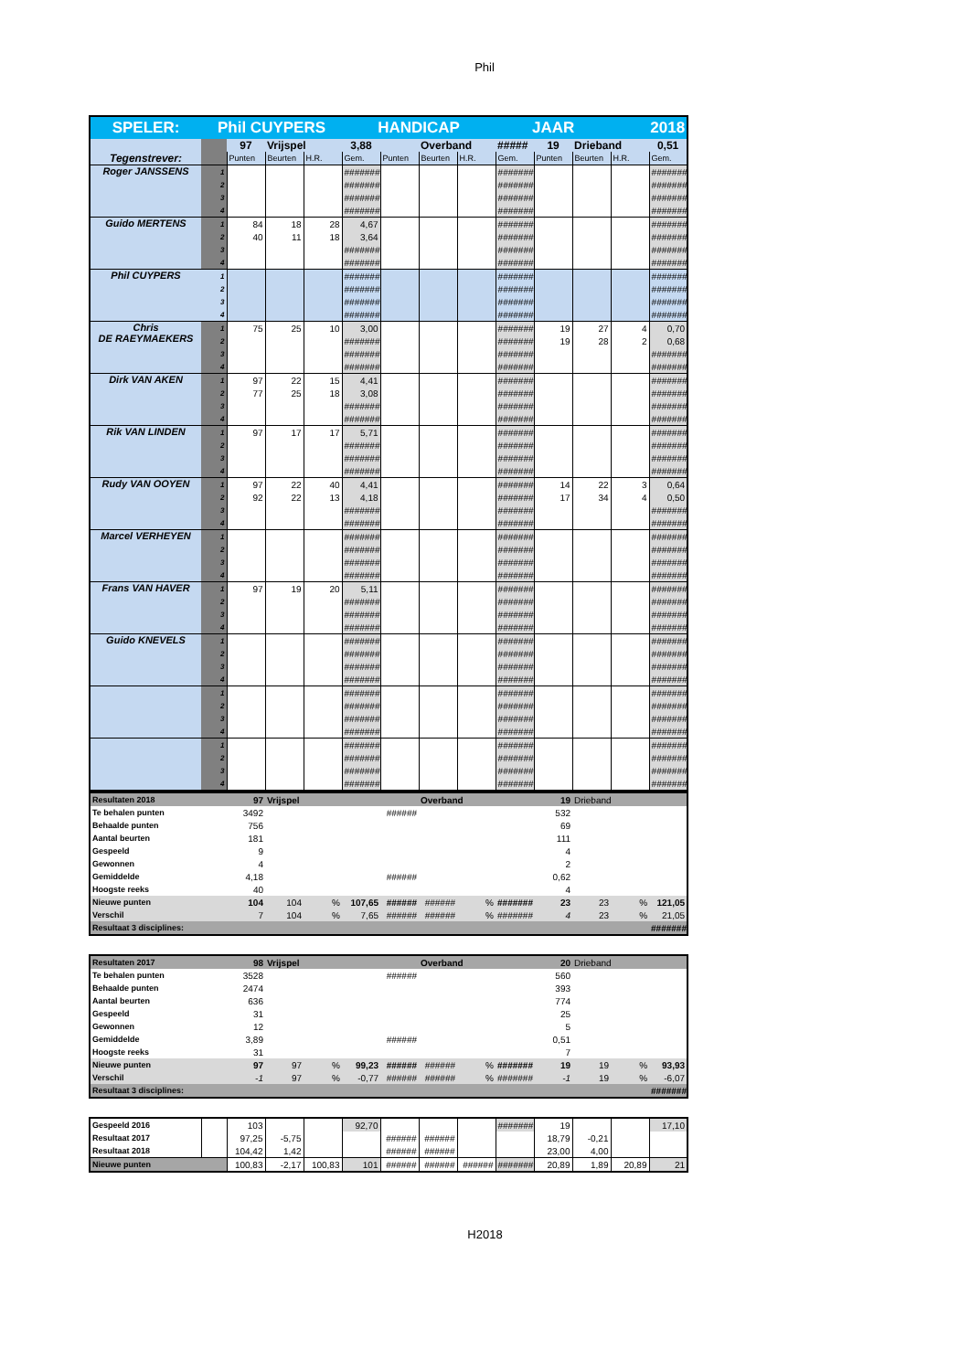Phil
| SPELER: | Phil CUYPERS | | | | HANDICAP | | | | JAAR | | | 2018 | |
| Tegenstrever: | | 97 | Vrijspel | | 3,88 | | Overband | | ##### | 19 | Drieband | | 0,51 |
| | | Punten | Beurten | H.R. | Gem. | Punten | Beurten | H.R. | Gem. | Punten | Beurten | H.R. | Gem. |
| Roger JANSSENS | 1 | | | | ####### | | | | ####### | | | | ####### |
| | 2 | | | | ####### | | | | ####### | | | | ####### |
| | 3 | | | | ####### | | | | ####### | | | | ####### |
| | 4 | | | | ####### | | | | ####### | | | | ####### |
| Guido MERTENS | 1 | 84 | 18 | 28 | 4,67 | | | | ####### | | | | ####### |
| | 2 | 40 | 11 | 18 | 3,64 | | | | ####### | | | | ####### |
| | 3 | | | | ####### | | | | ####### | | | | ####### |
| | 4 | | | | ####### | | | | ####### | | | | ####### |
| Phil CUYPERS | 1 | | | | ####### | | | | ####### | | | | ####### |
| | 2 | | | | ####### | | | | ####### | | | | ####### |
| | 3 | | | | ####### | | | | ####### | | | | ####### |
| | 4 | | | | ####### | | | | ####### | | | | ####### |
| Chris DE RAEYMAEKERS | 1 | 75 | 25 | 10 | 3,00 | | | | ####### | 19 | 27 | 4 | 0,70 |
| | 2 | | | | ####### | | | | ####### | 19 | 28 | 2 | 0,68 |
| | 3 | | | | ####### | | | | ####### | | | | ####### |
| | 4 | | | | ####### | | | | ####### | | | | ####### |
| Dirk VAN AKEN | 1 | 97 | 22 | 15 | 4,41 | | | | ####### | | | | ####### |
| | 2 | 77 | 25 | 18 | 3,08 | | | | ####### | | | | ####### |
| | 3 | | | | ####### | | | | ####### | | | | ####### |
| | 4 | | | | ####### | | | | ####### | | | | ####### |
| Rik VAN LINDEN | 1 | 97 | 17 | 17 | 5,71 | | | | ####### | | | | ####### |
| | 2 | | | | ####### | | | | ####### | | | | ####### |
| | 3 | | | | ####### | | | | ####### | | | | ####### |
| | 4 | | | | ####### | | | | ####### | | | | ####### |
| Rudy VAN OOYEN | 1 | 97 | 22 | 40 | 4,41 | | | | ####### | 14 | 22 | 3 | 0,64 |
| | 2 | 92 | 22 | 13 | 4,18 | | | | ####### | 17 | 34 | 4 | 0,50 |
| | 3 | | | | ####### | | | | ####### | | | | ####### |
| | 4 | | | | ####### | | | | ####### | | | | ####### |
| Marcel VERHEYEN | 1 | | | | ####### | | | | ####### | | | | ####### |
| | 2 | | | | ####### | | | | ####### | | | | ####### |
| | 3 | | | | ####### | | | | ####### | | | | ####### |
| | 4 | | | | ####### | | | | ####### | | | | ####### |
| Frans VAN HAVER | 1 | 97 | 19 | 20 | 5,11 | | | | ####### | | | | ####### |
| | 2 | | | | ####### | | | | ####### | | | | ####### |
| | 3 | | | | ####### | | | | ####### | | | | ####### |
| | 4 | | | | ####### | | | | ####### | | | | ####### |
| Guido KNEVELS | 1 | | | | ####### | | | | ####### | | | | ####### |
| | 2 | | | | ####### | | | | ####### | | | | ####### |
| | 3 | | | | ####### | | | | ####### | | | | ####### |
| | 4 | | | | ####### | | | | ####### | | | | ####### |
| | 1 | | | | ####### | | | | ####### | | | | ####### |
| | 2 | | | | ####### | | | | ####### | | | | ####### |
| | 3 | | | | ####### | | | | ####### | | | | ####### |
| | 4 | | | | ####### | | | | ####### | | | | ####### |
| | 1 | | | | ####### | | | | ####### | | | | ####### |
| | 2 | | | | ####### | | | | ####### | | | | ####### |
| | 3 | | | | ####### | | | | ####### | | | | ####### |
| | 4 | | | | ####### | | | | ####### | | | | ####### |
| Resultaten 2018 | | 97 | Vrijspel | | | | Overband | | | 19 | Drieband | | |
| Te behalen punten | | 3492 | | | | ###### | | | | 532 | | | |
| Behaalde punten | | 756 | | | | | | | | 69 | | | |
| Aantal beurten | | 181 | | | | | | | | 111 | | | |
| Gespeeld | | 9 | | | | | | | | 4 | | | |
| Gewonnen | | 4 | | | | | | | | 2 | | | |
| Gemiddelde | | 4,18 | | | | ###### | | | | 0,62 | | | |
| Hoogste reeks | | 40 | | | | | | | | 4 | | | |
| Nieuwe punten | | 104 | 104 | % | 107,65 | ###### | ###### | % | ####### | 23 | 23 | % | 121,05 |
| Verschil | | 7 | 104 | % | 7,65 | ###### | ###### | % | ####### | 4 | 23 | % | 21,05 |
| Resultaat 3 disciplines: | | | | | | | | | | | | | ####### |
| Resultaten 2017 | | 98 | Vrijspel | | | | Overband | | | 20 | Drieband | | |
| Te behalen punten | | 3528 | | | | ###### | | | | 560 | | | |
| Behaalde punten | | 2474 | | | | | | | | 393 | | | |
| Aantal beurten | | 636 | | | | | | | | 774 | | | |
| Gespeeld | | 31 | | | | | | | | 25 | | | |
| Gewonnen | | 12 | | | | | | | | 5 | | | |
| Gemiddelde | | 3,89 | | | | ###### | | | | 0,51 | | | |
| Hoogste reeks | | 31 | | | | | | | | 7 | | | |
| Nieuwe punten | | 97 | 97 | % | 99,23 | ###### | ###### | % | ####### | 19 | 19 | % | 93,93 |
| Verschil | | -1 | 97 | % | -0,77 | ###### | ###### | % | ####### | -1 | 19 | % | -6,07 |
| Resultaat 3 disciplines: | | | | | | | | | | | | | ####### |
| Gespeeld 2016 | | 103 | | | 92,70 | | | | ####### | 19 | | | 17,10 |
| Resultaat 2017 | | 97,25 | -5,75 | | | ###### | ###### | | | 18,79 | -0,21 | | |
| Resultaat 2018 | | 104,42 | 1,42 | | | ###### | ###### | | | 23,00 | 4,00 | | |
| Nieuwe punten | | 100,83 | -2,17 | 100,83 | 101 | ###### | ###### | ###### | ####### | 20,89 | 1,89 | 20,89 | 21 |
H2018